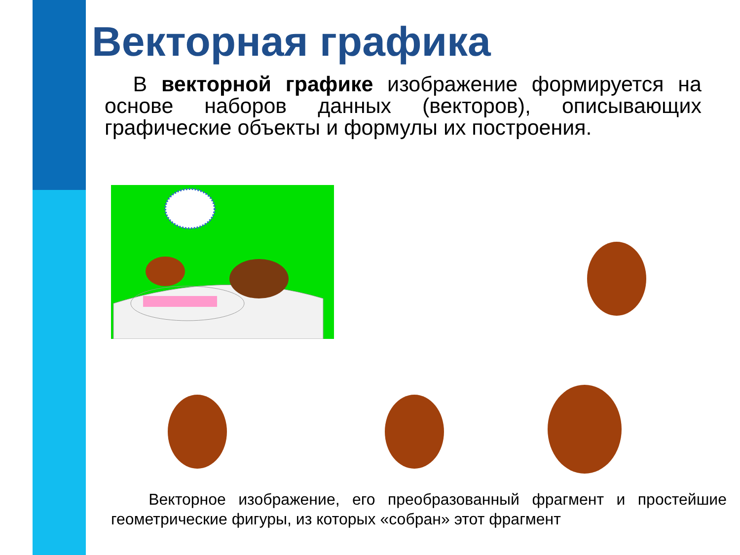Векторная графика
В векторной графике изображение формируется на основе наборов данных (векторов), описывающих графические объекты и формулы их построения.
Векторное изображение, его преобразованный фрагмент и простейшие геометрические фигуры, из которых «собран» этот фрагмент